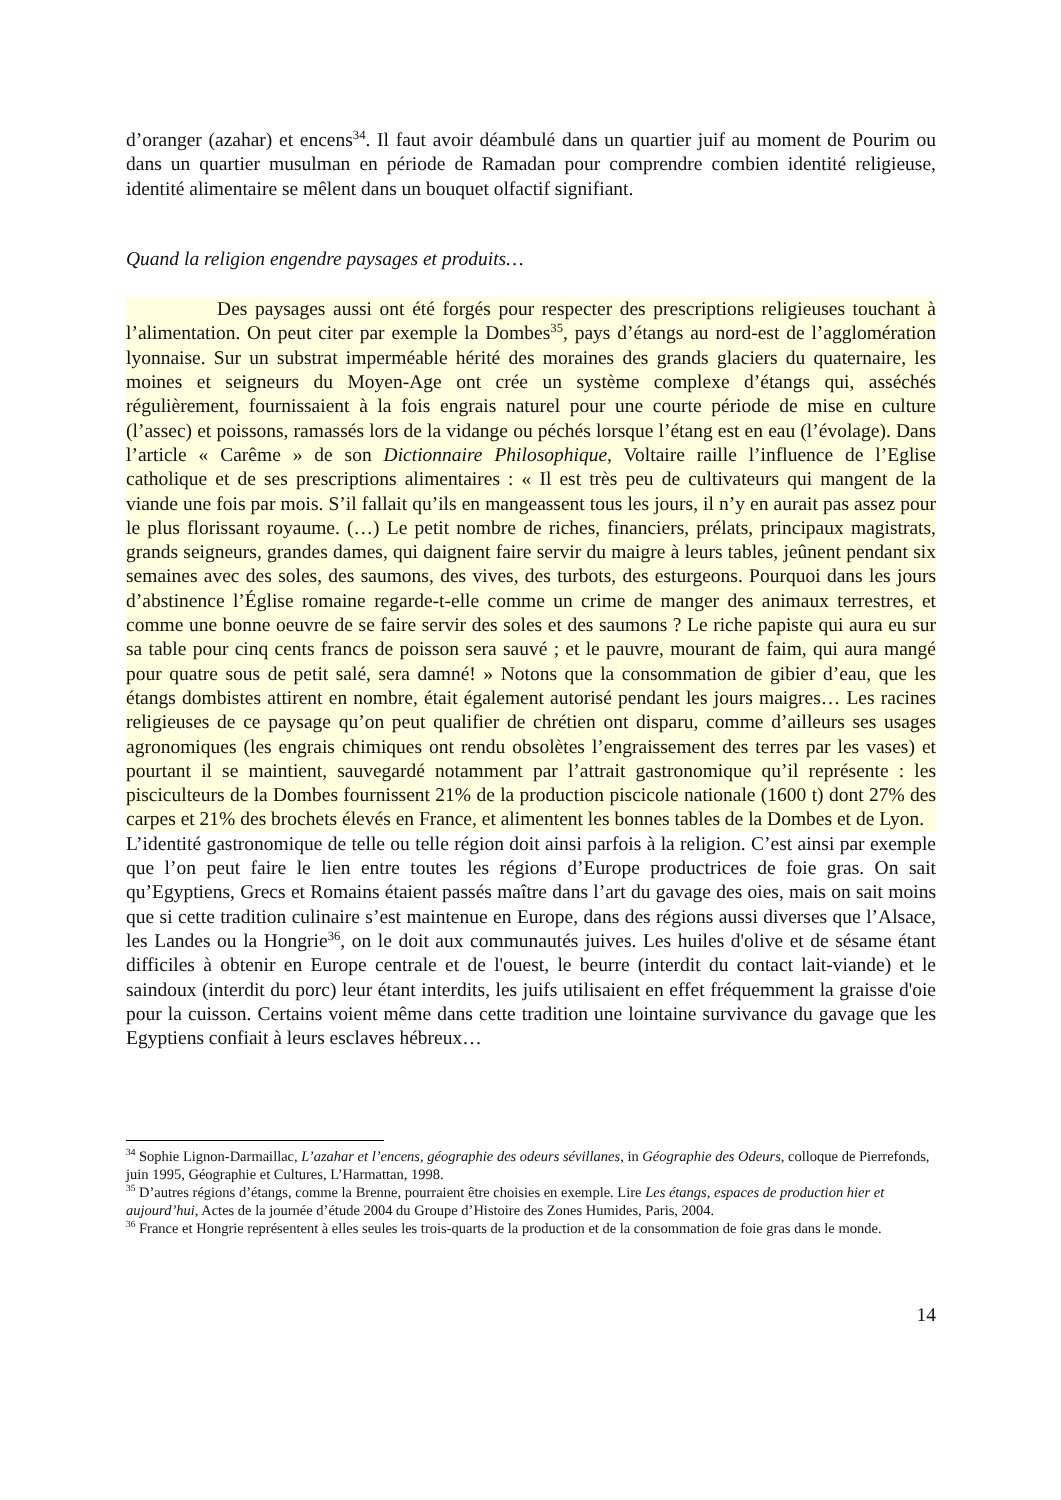d’oranger (azahar) et encens<sup>34</sup>. Il faut avoir déambulé dans un quartier juif au moment de Pourim ou dans un quartier musulman en période de Ramadan pour comprendre combien identité religieuse, identité alimentaire se mêlent dans un bouquet olfactif signifiant.
Quand la religion engendre paysages et produits…
Des paysages aussi ont été forgés pour respecter des prescriptions religieuses touchant à l’alimentation. On peut citer par exemple la Dombes<sup>35</sup>, pays d’étangs au nord-est de l’agglomération lyonnaise. Sur un substrat imperméable hérité des moraines des grands glaciers du quaternaire, les moines et seigneurs du Moyen-Age ont crée un système complexe d’étangs qui, asséchés régulièrement, fournissaient à la fois engrais naturel pour une courte période de mise en culture (l’assec) et poissons, ramassés lors de la vidange ou péchés lorsque l’étang est en eau (l’évolage). Dans l’article « Carême » de son Dictionnaire Philosophique, Voltaire raille l’influence de l’Eglise catholique et de ses prescriptions alimentaires : « Il est très peu de cultivateurs qui mangent de la viande une fois par mois. S’il fallait qu’ils en mangeassent tous les jours, il n’y en aurait pas assez pour le plus florissant royaume. (…) Le petit nombre de riches, financiers, prélats, principaux magistrats, grands seigneurs, grandes dames, qui daignent faire servir du maigre à leurs tables, jeûnent pendant six semaines avec des soles, des saumons, des vives, des turbots, des esturgeons. Pourquoi dans les jours d’abstinence l’Église romaine regarde-t-elle comme un crime de manger des animaux terrestres, et comme une bonne oeuvre de se faire servir des soles et des saumons ? Le riche papiste qui aura eu sur sa table pour cinq cents francs de poisson sera sauvé ; et le pauvre, mourant de faim, qui aura mangé pour quatre sous de petit salé, sera damné! » Notons que la consommation de gibier d’eau, que les étangs dombistes attirent en nombre, était également autorisé pendant les jours maigres… Les racines religieuses de ce paysage qu’on peut qualifier de chrétien ont disparu, comme d’ailleurs ses usages agronomiques (les engrais chimiques ont rendu obsolètes l’engraissement des terres par les vases) et pourtant il se maintient, sauvegardé notamment par l’attrait gastronomique qu’il représente : les pisciculteurs de la Dombes fournissent 21% de la production piscicole nationale (1600 t) dont 27% des carpes et 21% des brochets élevés en France, et alimentent les bonnes tables de la Dombes et de Lyon.
L’identité gastronomique de telle ou telle région doit ainsi parfois à la religion. C’est ainsi par exemple que l’on peut faire le lien entre toutes les régions d’Europe productrices de foie gras. On sait qu’Egyptiens, Grecs et Romains étaient passés maître dans l’art du gavage des oies, mais on sait moins que si cette tradition culinaire s’est maintenue en Europe, dans des régions aussi diverses que l’Alsace, les Landes ou la Hongrie<sup>36</sup>, on le doit aux communautés juives. Les huiles d'olive et de sésame étant difficiles à obtenir en Europe centrale et de l'ouest, le beurre (interdit du contact lait-viande) et le saindoux (interdit du porc) leur étant interdits, les juifs utilisaient en effet fréquemment la graisse d'oie pour la cuisson. Certains voient même dans cette tradition une lointaine survivance du gavage que les Egyptiens confiait à leurs esclaves hébreux…
<sup>34</sup> Sophie Lignon-Darmaillac, L’azahar et l’encens, géographie des odeurs sévillanes, in Géographie des Odeurs, colloque de Pierrefonds, juin 1995, Géographie et Cultures, L’Harmattan, 1998.
<sup>35</sup> D’autres régions d’étangs, comme la Brenne, pourraient être choisies en exemple. Lire Les étangs, espaces de production hier et aujourd’hui, Actes de la journée d’étude 2004 du Groupe d’Histoire des Zones Humides, Paris, 2004.
<sup>36</sup> France et Hongrie représentent à elles seules les trois-quarts de la production et de la consommation de foie gras dans le monde.
14